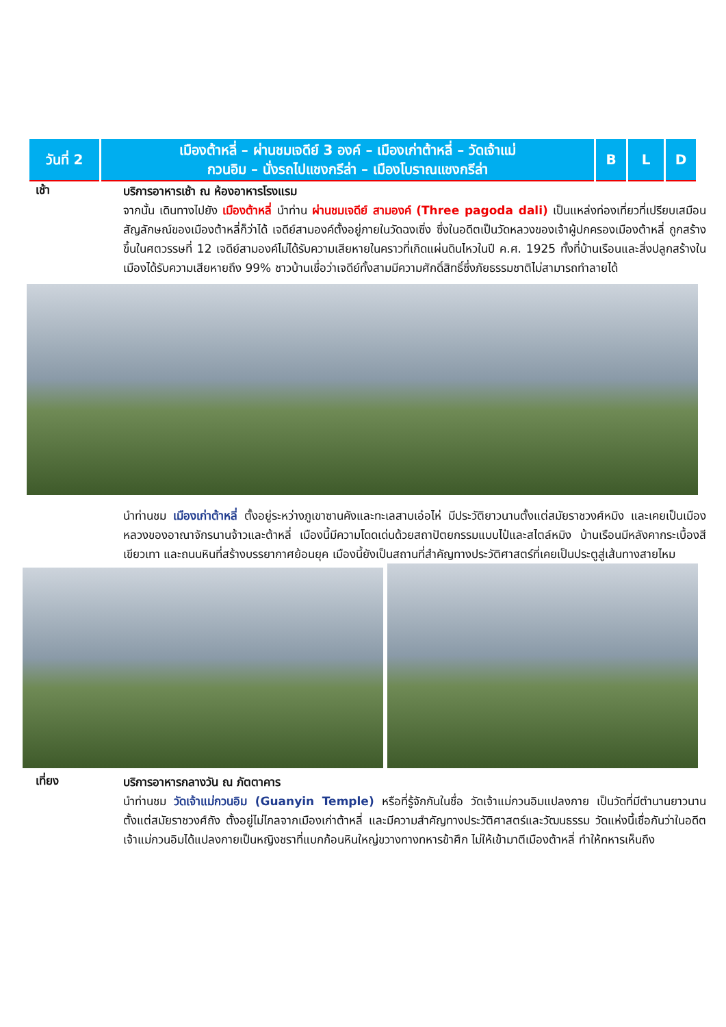| วันที่ 2 | เมืองต้าหลี่ – ผ่านชมเจดีย์ 3 องค์ – เมืองเก่าต้าหลี่ – วัดเจ้าแม่ กวนอิม – นั่งรถไปแชงกรีล่า – เมืองโบราณแชงกรีล่า | B | L | D |
เช้า
บริการอาหารเช้า ณ ห้องอาหารโรงแรม
จากนั้น เดินทางไปยัง เมืองต้าหลี่ นำท่าน ผ่านชมเจดีย์ สามองค์ (Three pagoda dali) เป็นแหล่งท่องเที่ยวที่เปรียบเสมือนสัญลักษณ์ของเมืองต้าหลี่ก็ว่าได้ เจดีย์สามองค์ตั้งอยู่ภายในวัดฉงเซิ่ง ซึ่งในอดีตเป็นวัดหลวงของเจ้าผู้ปกครองเมืองต้าหลี่ ถูกสร้างขึ้นในศตวรรษที่ 12 เจดีย์สามองค์ไม่ได้รับความเสียหายในคราวที่เกิดแผ่นดินไหวในปี ค.ศ. 1925 ทั้งที่บ้านเรือนและสิ่งปลูกสร้างในเมืองได้รับความเสียหายถึง 99% ชาวบ้านเชื่อว่าเจดีย์ทั้งสามมีความศักดิ์สิทธิ์ซึ่งภัยธรรมชาติไม่สามารถทำลายได้
นำท่านชม เมืองเก่าต้าหลี่ ตั้งอยู่ระหว่างภูเขาซานคังและทะเลสาบเอ๋อไห่ มีประวัติยาวนานตั้งแต่สมัยราชวงศ์หมิง และเคยเป็นเมืองหลวงของอาณาจักรนานจ้าวและต้าหลี่ เมืองนี้มีความโดดเด่นด้วยสถาปัตยกรรมแบบไป๋และสไตล์หมิง บ้านเรือนมีหลังคากระเบื้องสีเขียวเทา และถนนหินที่สร้างบรรยากาศย้อนยุค เมืองนี้ยังเป็นสถานที่สำคัญทางประวัติศาสตร์ที่เคยเป็นประตูสู่เส้นทางสายไหม
เที่ยง
บริการอาหารกลางวัน ณ ภัตตาคาร
นำท่านชม วัดเจ้าแม่กวนอิม (Guanyin Temple) หรือที่รู้จักกันในชื่อ วัดเจ้าแม่กวนอิมแปลงกาย เป็นวัดที่มีตำนานยาวนานตั้งแต่สมัยราชวงศ์ถัง ตั้งอยู่ไม่ไกลจากเมืองเก่าต้าหลี่ และมีความสำคัญทางประวัติศาสตร์และวัฒนธรรม วัดแห่งนี้เชื่อกันว่าในอดีต เจ้าแม่กวนอิมได้แปลงกายเป็นหญิงชราที่แบกก้อนหินใหญ่ขวางทางทหารข้าศึก ไม่ให้เข้ามาตีเมืองต้าหลี่ ทำให้ทหารเห็นถึง